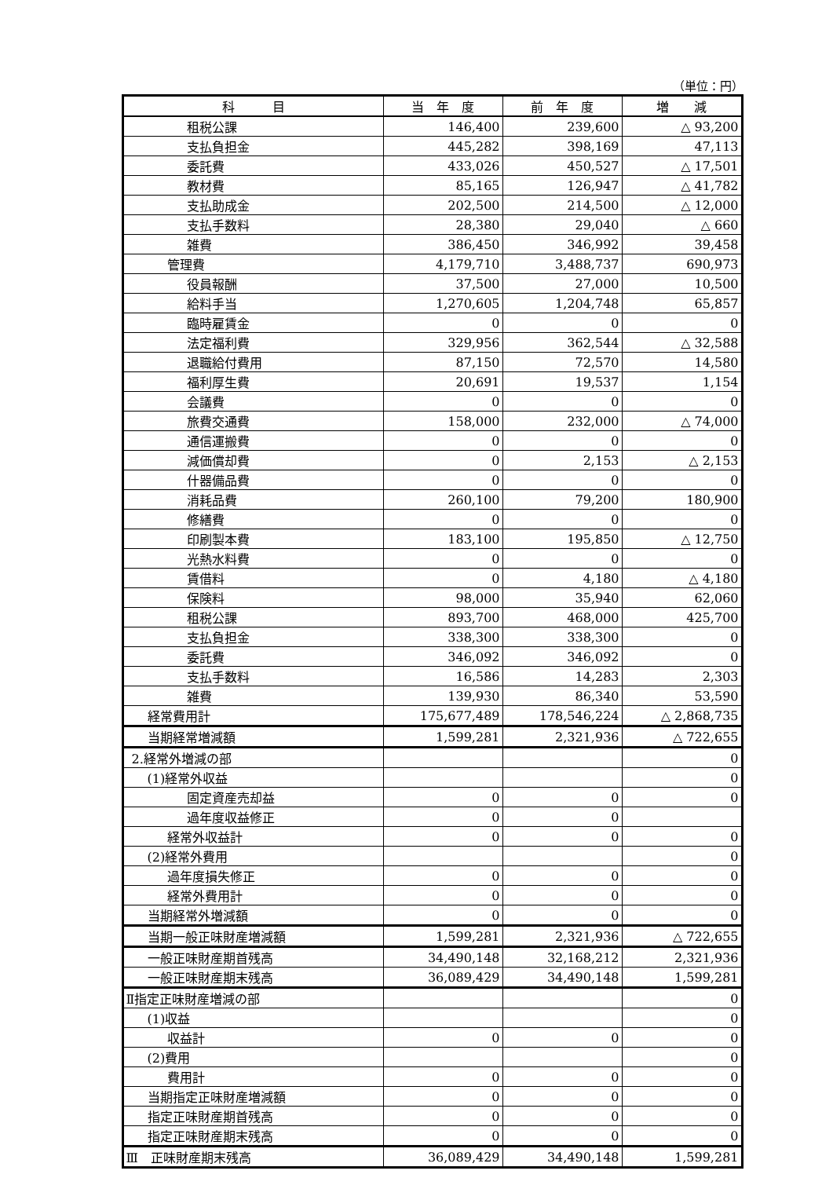（単位：円）
| 科 目 | 当 年 度 | 前 年 度 | 増 減 |
| --- | --- | --- | --- |
| 租税公課 | 146,400 | 239,600 | △ 93,200 |
| 支払負担金 | 445,282 | 398,169 | 47,113 |
| 委託費 | 433,026 | 450,527 | △ 17,501 |
| 教材費 | 85,165 | 126,947 | △ 41,782 |
| 支払助成金 | 202,500 | 214,500 | △ 12,000 |
| 支払手数料 | 28,380 | 29,040 | △ 660 |
| 雑費 | 386,450 | 346,992 | 39,458 |
| 管理費 | 4,179,710 | 3,488,737 | 690,973 |
| 役員報酬 | 37,500 | 27,000 | 10,500 |
| 給料手当 | 1,270,605 | 1,204,748 | 65,857 |
| 臨時雇賃金 | 0 | 0 | 0 |
| 法定福利費 | 329,956 | 362,544 | △ 32,588 |
| 退職給付費用 | 87,150 | 72,570 | 14,580 |
| 福利厚生費 | 20,691 | 19,537 | 1,154 |
| 会議費 | 0 | 0 | 0 |
| 旅費交通費 | 158,000 | 232,000 | △ 74,000 |
| 通信運搬費 | 0 | 0 | 0 |
| 減価償却費 | 0 | 2,153 | △ 2,153 |
| 什器備品費 | 0 | 0 | 0 |
| 消耗品費 | 260,100 | 79,200 | 180,900 |
| 修繕費 | 0 | 0 | 0 |
| 印刷製本費 | 183,100 | 195,850 | △ 12,750 |
| 光熱水料費 | 0 | 0 | 0 |
| 賃借料 | 0 | 4,180 | △ 4,180 |
| 保険料 | 98,000 | 35,940 | 62,060 |
| 租税公課 | 893,700 | 468,000 | 425,700 |
| 支払負担金 | 338,300 | 338,300 | 0 |
| 委託費 | 346,092 | 346,092 | 0 |
| 支払手数料 | 16,586 | 14,283 | 2,303 |
| 雑費 | 139,930 | 86,340 | 53,590 |
| 経常費用計 | 175,677,489 | 178,546,224 | △ 2,868,735 |
| 当期経常増減額 | 1,599,281 | 2,321,936 | △ 722,655 |
| 2.経常外増減の部 | | | 0 |
| (1)経常外収益 | | | 0 |
| 固定資産売却益 | 0 | 0 | 0 |
| 過年度収益修正 | 0 | 0 | |
| 経常外収益計 | 0 | 0 | 0 |
| (2)経常外費用 | | | 0 |
| 過年度損失修正 | 0 | 0 | 0 |
| 経常外費用計 | 0 | 0 | 0 |
| 当期経常外増減額 | 0 | 0 | 0 |
| 当期一般正味財産増減額 | 1,599,281 | 2,321,936 | △ 722,655 |
| 一般正味財産期首残高 | 34,490,148 | 32,168,212 | 2,321,936 |
| 一般正味財産期末残高 | 36,089,429 | 34,490,148 | 1,599,281 |
| Ⅱ指定正味財産増減の部 | | | 0 |
| (1)収益 | | | 0 |
| 収益計 | 0 | 0 | 0 |
| (2)費用 | | | 0 |
| 費用計 | 0 | 0 | 0 |
| 当期指定正味財産増減額 | 0 | 0 | 0 |
| 指定正味財産期首残高 | 0 | 0 | 0 |
| 指定正味財産期末残高 | 0 | 0 | 0 |
| Ⅲ 正味財産期末残高 | 36,089,429 | 34,490,148 | 1,599,281 |